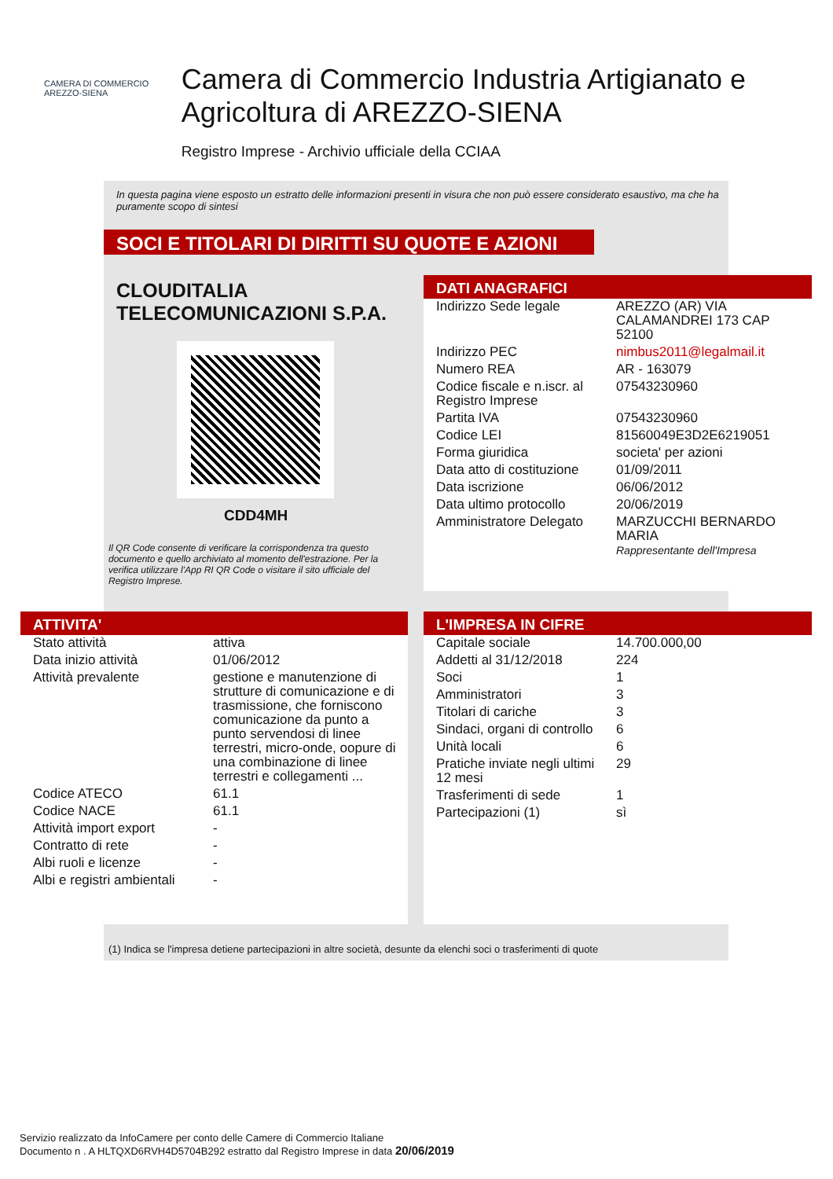CAMERA DI COMMERCIO
AREZZO-SIENA
Camera di Commercio Industria Artigianato e Agricoltura di AREZZO-SIENA
Registro Imprese - Archivio ufficiale della CCIAA
In questa pagina viene esposto un estratto delle informazioni presenti in visura che non può essere considerato esaustivo, ma che ha puramente scopo di sintesi
SOCI E TITOLARI DI DIRITTI SU QUOTE E AZIONI
CLOUDITALIA TELECOMUNICAZIONI S.P.A.
CDD4MH
Il QR Code consente di verificare la corrispondenza tra questo documento e quello archiviato al momento dell'estrazione. Per la verifica utilizzare l'App RI QR Code o visitare il sito ufficiale del Registro Imprese.
DATI ANAGRAFICI
| Indirizzo Sede legale | AREZZO (AR) VIA CALAMANDREI 173 CAP 52100 |
| Indirizzo PEC | nimbus2011@legalmail.it |
| Numero REA | AR - 163079 |
| Codice fiscale e n.iscr. al Registro Imprese | 07543230960 |
| Partita IVA | 07543230960 |
| Codice LEI | 81560049E3D2E6219051 |
| Forma giuridica | societa' per azioni |
| Data atto di costituzione | 01/09/2011 |
| Data iscrizione | 06/06/2012 |
| Data ultimo protocollo | 20/06/2019 |
| Amministratore Delegato | MARZUCCHI BERNARDO MARIA Rappresentante dell'Impresa |
ATTIVITA'
| Stato attività | attiva |
| Data inizio attività | 01/06/2012 |
| Attività prevalente | gestione e manutenzione di strutture di comunicazione e di trasmissione, che forniscono comunicazione da punto a punto servendosi di linee terrestri, micro-onde, oopure di una combinazione di linee terrestri e collegamenti ... |
| Codice ATECO | 61.1 |
| Codice NACE | 61.1 |
| Attività import export | - |
| Contratto di rete | - |
| Albi ruoli e licenze | - |
| Albi e registri ambientali | - |
L'IMPRESA IN CIFRE
| Capitale sociale | 14.700.000,00 |
| Addetti al 31/12/2018 | 224 |
| Soci | 1 |
| Amministratori | 3 |
| Titolari di cariche | 3 |
| Sindaci, organi di controllo | 6 |
| Unità locali | 6 |
| Pratiche inviate negli ultimi 12 mesi | 29 |
| Trasferimenti di sede | 1 |
| Partecipazioni (1) | sì |
(1) Indica se l'impresa detiene partecipazioni in altre società, desunte da elenchi soci o trasferimenti di quote
Servizio realizzato da InfoCamere per conto delle Camere di Commercio Italiane
Documento n . A HLTQXD6RVH4D5704B292 estratto dal Registro Imprese in data 20/06/2019